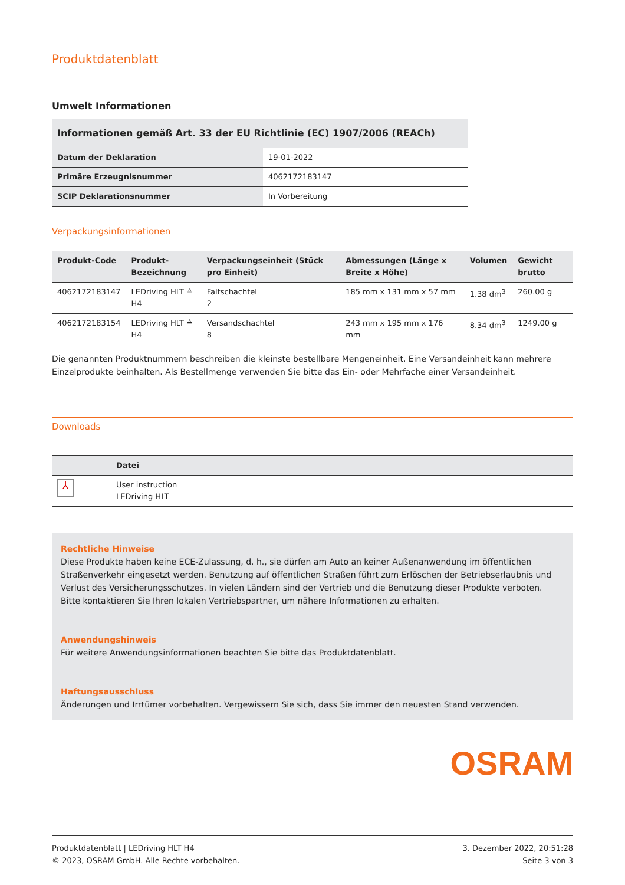Produktdatenblatt
Umwelt Informationen
| Informationen gemäß Art. 33 der EU Richtlinie (EC) 1907/2006 (REACh) | |
| --- | --- |
| Datum der Deklaration | 19-01-2022 |
| Primäre Erzeugnisnummer | 4062172183147 |
| SCIP Deklarationsnummer | In Vorbereitung |
Verpackungsinformationen
| Produkt-Code | Produkt- Bezeichnung | Verpackungseinheit (Stück pro Einheit) | Abmessungen (Länge x Breite x Höhe) | Volumen | Gewicht brutto |
| --- | --- | --- | --- | --- | --- |
| 4062172183147 | LEDriving HLT ≙ H4 | Faltschachtel 2 | 185 mm x 131 mm x 57 mm | 1.38 dm<sup>3</sup> | 260.00 g |
| 4062172183154 | LEDriving HLT ≙ H4 | Versandschachtel 8 | 243 mm x 195 mm x 176 mm | 8.34 dm<sup>3</sup> | 1249.00 g |
Die genannten Produktnummern beschreiben die kleinste bestellbare Mengeneinheit. Eine Versandeinheit kann mehrere Einzelprodukte beinhalten. Als Bestellmenge verwenden Sie bitte das Ein- oder Mehrfache einer Versandeinheit.
Downloads
| | Datei |
| --- | --- |
| ⅄ | User instruction LEDriving HLT |
Rechtliche Hinweise
Diese Produkte haben keine ECE-Zulassung, d. h., sie dürfen am Auto an keiner Außenanwendung im öffentlichen Straßenverkehr eingesetzt werden. Benutzung auf öffentlichen Straßen führt zum Erlöschen der Betriebserlaubnis und Verlust des Versicherungsschutzes. In vielen Ländern sind der Vertrieb und die Benutzung dieser Produkte verboten. Bitte kontaktieren Sie Ihren lokalen Vertriebspartner, um nähere Informationen zu erhalten.
Anwendungshinweis
Für weitere Anwendungsinformationen beachten Sie bitte das Produktdatenblatt.
Haftungsausschluss
Änderungen und Irrtümer vorbehalten. Vergewissern Sie sich, dass Sie immer den neuesten Stand verwenden.
OSRAM
Produktdatenblatt | LEDriving HLT H4
© 2023, OSRAM GmbH. Alle Rechte vorbehalten.
3. Dezember 2022, 20:51:28
Seite 3 von 3